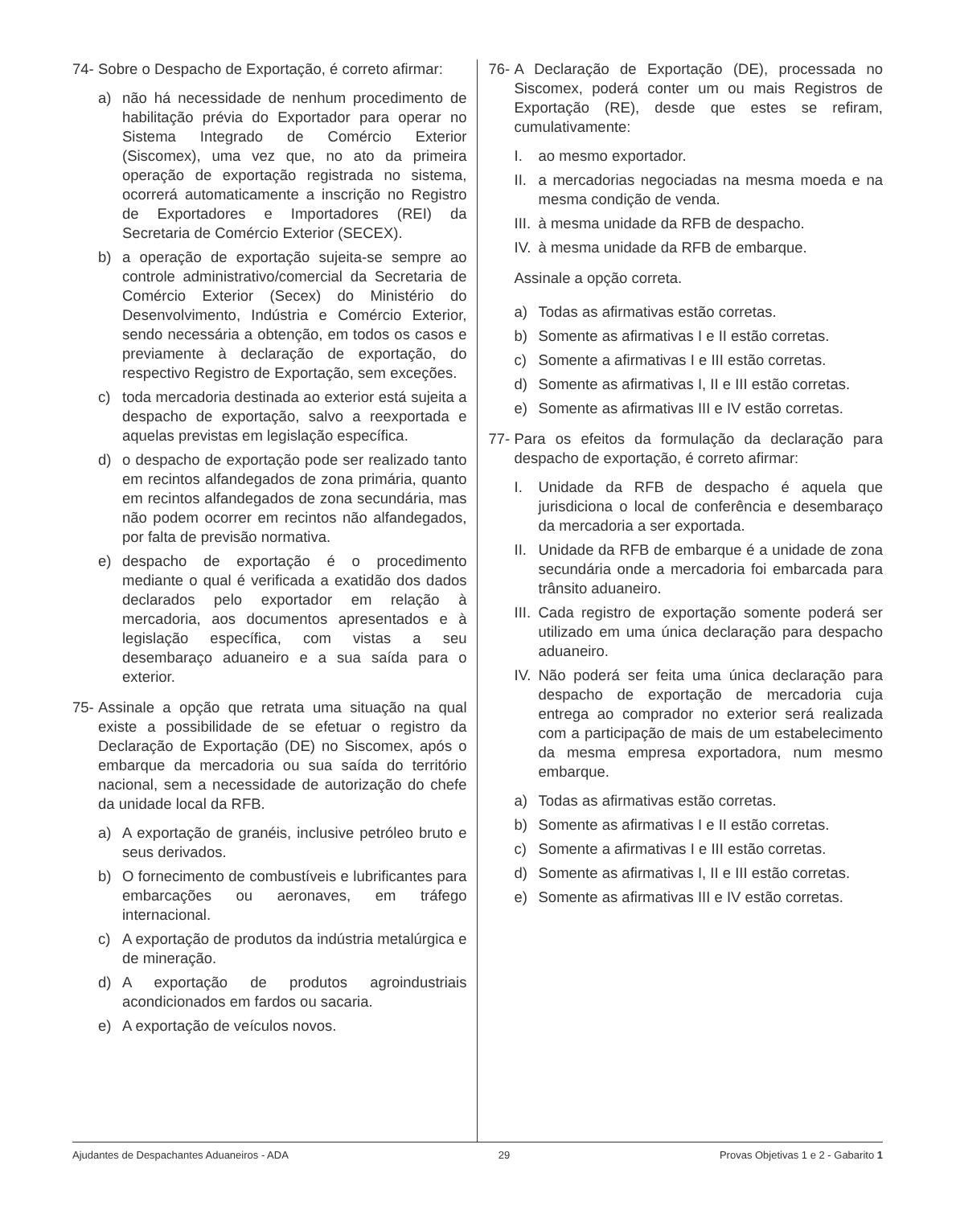74- Sobre o Despacho de Exportação, é correto afirmar:
a) não há necessidade de nenhum procedimento de habilitação prévia do Exportador para operar no Sistema Integrado de Comércio Exterior (Siscomex), uma vez que, no ato da primeira operação de exportação registrada no sistema, ocorrerá automaticamente a inscrição no Registro de Exportadores e Importadores (REI) da Secretaria de Comércio Exterior (SECEX).
b) a operação de exportação sujeita-se sempre ao controle administrativo/comercial da Secretaria de Comércio Exterior (Secex) do Ministério do Desenvolvimento, Indústria e Comércio Exterior, sendo necessária a obtenção, em todos os casos e previamente à declaração de exportação, do respectivo Registro de Exportação, sem exceções.
c) toda mercadoria destinada ao exterior está sujeita a despacho de exportação, salvo a reexportada e aquelas previstas em legislação específica.
d) o despacho de exportação pode ser realizado tanto em recintos alfandegados de zona primária, quanto em recintos alfandegados de zona secundária, mas não podem ocorrer em recintos não alfandegados, por falta de previsão normativa.
e) despacho de exportação é o procedimento mediante o qual é verificada a exatidão dos dados declarados pelo exportador em relação à mercadoria, aos documentos apresentados e à legislação específica, com vistas a seu desembaraço aduaneiro e a sua saída para o exterior.
75- Assinale a opção que retrata uma situação na qual existe a possibilidade de se efetuar o registro da Declaração de Exportação (DE) no Siscomex, após o embarque da mercadoria ou sua saída do território nacional, sem a necessidade de autorização do chefe da unidade local da RFB.
a) A exportação de granéis, inclusive petróleo bruto e seus derivados.
b) O fornecimento de combustíveis e lubrificantes para embarcações ou aeronaves, em tráfego internacional.
c) A exportação de produtos da indústria metalúrgica e de mineração.
d) A exportação de produtos agroindustriais acondicionados em fardos ou sacaria.
e) A exportação de veículos novos.
76- A Declaração de Exportação (DE), processada no Siscomex, poderá conter um ou mais Registros de Exportação (RE), desde que estes se refiram, cumulativamente:
I. ao mesmo exportador.
II. a mercadorias negociadas na mesma moeda e na mesma condição de venda.
III. à mesma unidade da RFB de despacho.
IV. à mesma unidade da RFB de embarque.
Assinale a opção correta.
a) Todas as afirmativas estão corretas.
b) Somente as afirmativas I e II estão corretas.
c) Somente a afirmativas I e III estão corretas.
d) Somente as afirmativas I, II e III estão corretas.
e) Somente as afirmativas III e IV estão corretas.
77- Para os efeitos da formulação da declaração para despacho de exportação, é correto afirmar:
I. Unidade da RFB de despacho é aquela que jurisdiciona o local de conferência e desembaraço da mercadoria a ser exportada.
II. Unidade da RFB de embarque é a unidade de zona secundária onde a mercadoria foi embarcada para trânsito aduaneiro.
III. Cada registro de exportação somente poderá ser utilizado em uma única declaração para despacho aduaneiro.
IV. Não poderá ser feita uma única declaração para despacho de exportação de mercadoria cuja entrega ao comprador no exterior será realizada com a participação de mais de um estabelecimento da mesma empresa exportadora, num mesmo embarque.
a) Todas as afirmativas estão corretas.
b) Somente as afirmativas I e II estão corretas.
c) Somente a afirmativas I e III estão corretas.
d) Somente as afirmativas I, II e III estão corretas.
e) Somente as afirmativas III e IV estão corretas.
Ajudantes de Despachantes Aduaneiros - ADA 29 Provas Objetivas 1 e 2 - Gabarito 1